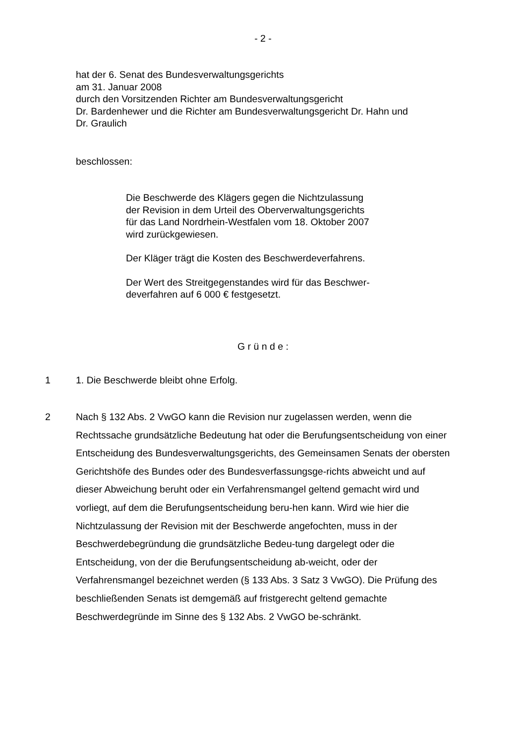- 2 -
hat der 6. Senat des Bundesverwaltungsgerichts
am 31. Januar 2008
durch den Vorsitzenden Richter am Bundesverwaltungsgericht
Dr. Bardenhewer und die Richter am Bundesverwaltungsgericht Dr. Hahn und
Dr. Graulich
beschlossen:
Die Beschwerde des Klägers gegen die Nichtzulassung
der Revision in dem Urteil des Oberverwaltungsgerichts
für das Land Nordrhein-Westfalen vom 18. Oktober 2007
wird zurückgewiesen.
Der Kläger trägt die Kosten des Beschwerdeverfahrens.
Der Wert des Streitgegenstandes wird für das Beschwer-
deverfahren auf 6 000 € festgesetzt.
G r ü n d e :
1 1. Die Beschwerde bleibt ohne Erfolg.
2 Nach § 132 Abs. 2 VwGO kann die Revision nur zugelassen werden, wenn die Rechtssache grundsätzliche Bedeutung hat oder die Berufungsentscheidung von einer Entscheidung des Bundesverwaltungsgerichts, des Gemeinsamen Senats der obersten Gerichtshöfe des Bundes oder des Bundesverfassungsge-richts abweicht und auf dieser Abweichung beruht oder ein Verfahrensmangel geltend gemacht wird und vorliegt, auf dem die Berufungsentscheidung beru-hen kann. Wird wie hier die Nichtzulassung der Revision mit der Beschwerde angefochten, muss in der Beschwerdebegründung die grundsätzliche Bedeu-tung dargelegt oder die Entscheidung, von der die Berufungsentscheidung ab-weicht, oder der Verfahrensmangel bezeichnet werden (§ 133 Abs. 3 Satz 3 VwGO). Die Prüfung des beschließenden Senats ist demgemäß auf fristgerecht geltend gemachte Beschwerdegründe im Sinne des § 132 Abs. 2 VwGO be-schränkt.